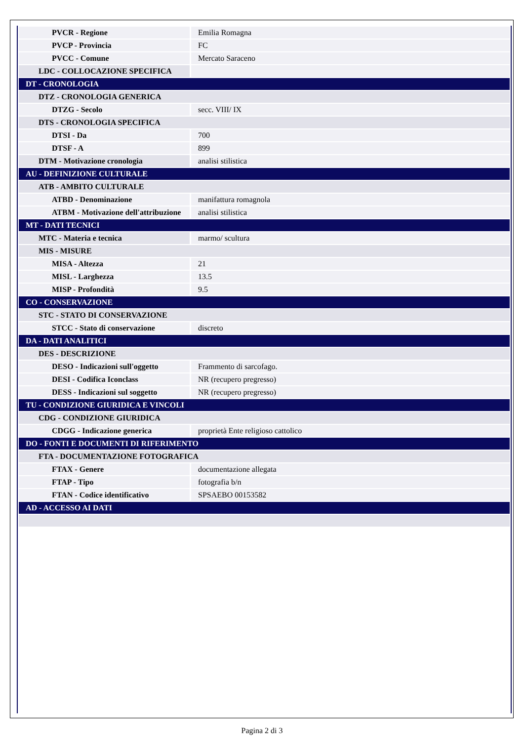| PVCR - Regione | Emilia Romagna |
| PVCP - Provincia | FC |
| PVCC - Comune | Mercato Saraceno |
| LDC - COLLOCAZIONE SPECIFICA | |
| DT - CRONOLOGIA | |
| DTZ - CRONOLOGIA GENERICA | |
| DTZG - Secolo | secc. VIII/ IX |
| DTS - CRONOLOGIA SPECIFICA | |
| DTSI - Da | 700 |
| DTSF - A | 899 |
| DTM - Motivazione cronologia | analisi stilistica |
| AU - DEFINIZIONE CULTURALE | |
| ATB - AMBITO CULTURALE | |
| ATBD - Denominazione | manifattura romagnola |
| ATBM - Motivazione dell'attribuzione | analisi stilistica |
| MT - DATI TECNICI | |
| MTC - Materia e tecnica | marmo/ scultura |
| MIS - MISURE | |
| MISA - Altezza | 21 |
| MISL - Larghezza | 13.5 |
| MISP - Profondità | 9.5 |
| CO - CONSERVAZIONE | |
| STC - STATO DI CONSERVAZIONE | |
| STCC - Stato di conservazione | discreto |
| DA - DATI ANALITICI | |
| DES - DESCRIZIONE | |
| DESO - Indicazioni sull'oggetto | Frammento di sarcofago. |
| DESI - Codifica Iconclass | NR (recupero pregresso) |
| DESS - Indicazioni sul soggetto | NR (recupero pregresso) |
| TU - CONDIZIONE GIURIDICA E VINCOLI | |
| CDG - CONDIZIONE GIURIDICA | |
| CDGG - Indicazione generica | proprietà Ente religioso cattolico |
| DO - FONTI E DOCUMENTI DI RIFERIMENTO | |
| FTA - DOCUMENTAZIONE FOTOGRAFICA | |
| FTAX - Genere | documentazione allegata |
| FTAP - Tipo | fotografia b/n |
| FTAN - Codice identificativo | SPSAEBO 00153582 |
| AD - ACCESSO AI DATI | |
Pagina 2 di 3